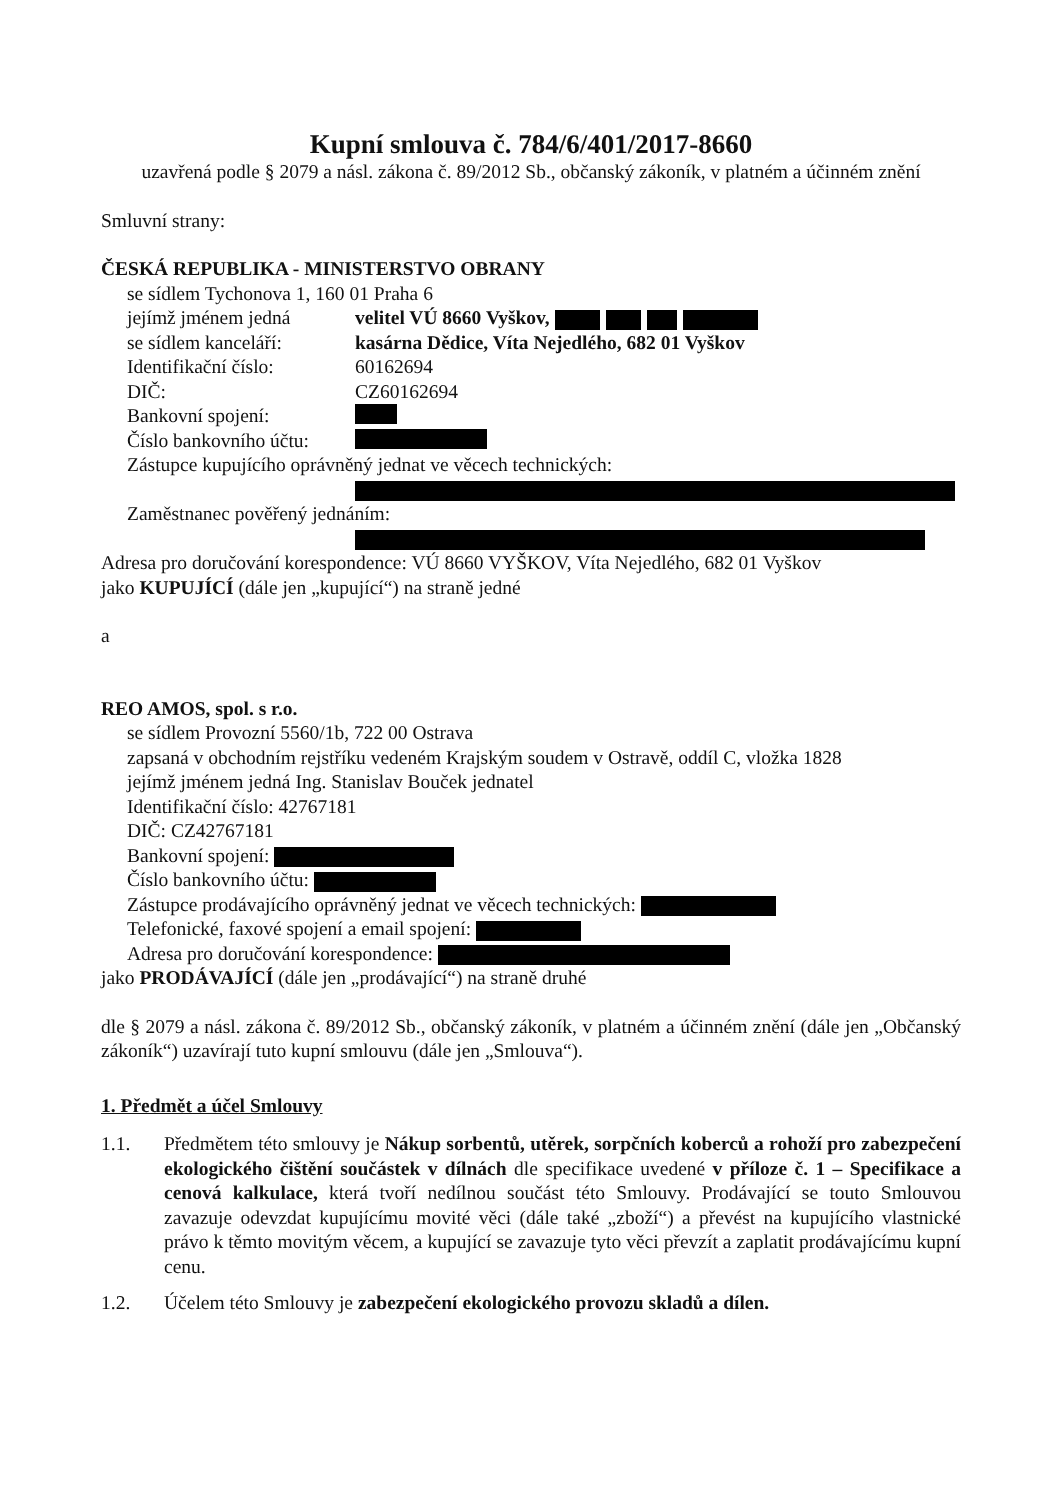Kupní smlouva č. 784/6/401/2017-8660
uzavřená podle § 2079 a násl. zákona č. 89/2012 Sb., občanský zákoník, v platném a účinném znění
Smluvní strany:
ČESKÁ REPUBLIKA - MINISTERSTVO OBRANY
se sídlem Tychonova 1, 160 01 Praha 6
jejímž jménem jedná velitel VÚ 8660 Vyškov,
se sídlem kanceláří: kasárna Dědice, Víta Nejedlého, 682 01 Vyškov
Identifikační číslo: 60162694
DIČ: CZ60162694
Bankovní spojení:
Číslo bankovního účtu:
Zástupce kupujícího oprávněný jednat ve věcech technických:
Zaměstnanec pověřený jednáním:
Adresa pro doručování korespondence: VÚ 8660 VYŠKOV, Víta Nejedlého, 682 01 Vyškov
jako KUPUJÍCÍ (dále jen „kupující“) na straně jedné
a
REO AMOS, spol. s r.o.
se sídlem Provozní 5560/1b, 722 00 Ostrava
zapsaná v obchodním rejstříku vedeném Krajským soudem v Ostravě, oddíl C, vložka 1828
jejímž jménem jedná Ing. Stanislav Bouček jednatel
Identifikační číslo: 42767181
DIČ: CZ42767181
Bankovní spojení:
Číslo bankovního účtu:
Zástupce prodávajícího oprávněný jednat ve věcech technických:
Telefonické, faxové spojení a email spojení:
Adresa pro doručování korespondence:
jako PRODÁVAJÍCÍ (dále jen „prodávající“) na straně druhé
dle § 2079 a násl. zákona č. 89/2012 Sb., občanský zákoník, v platném a účinném znění (dále jen „Občanský zákoník“) uzavírají tuto kupní smlouvu (dále jen „Smlouva“).
1. Předmět a účel Smlouvy
1.1. Předmětem této smlouvy je Nákup sorbentů, utěrek, sorpčních koberců a rohoží pro zabezpečení ekologického čištění součástek v dílnách dle specifikace uvedené v příloze č. 1 – Specifikace a cenová kalkulace, která tvoří nedílnou součást této Smlouvy. Prodávající se touto Smlouvou zavazuje odevzdat kupujícímu movité věci (dále také „zboží“) a převést na kupujícího vlastnické právo k těmto movitým věcem, a kupující se zavazuje tyto věci převzít a zaplatit prodávajícímu kupní cenu.
1.2. Účelem této Smlouvy je zabezpečení ekologického provozu skladů a dílen.